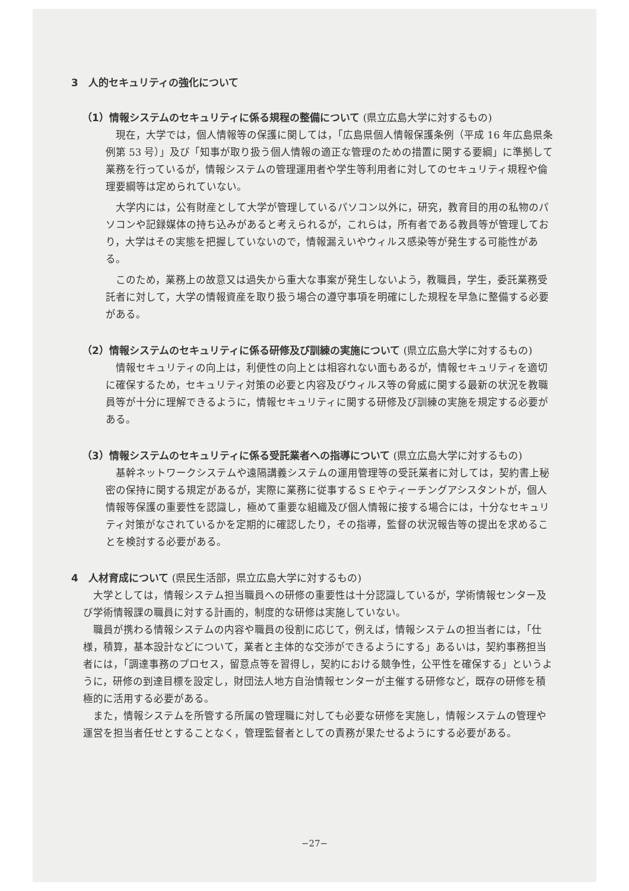3　人的セキュリティの強化について
（1）情報システムのセキュリティに係る規程の整備について (県立広島大学に対するもの)
現在，大学では，個人情報等の保護に関しては，「広島県個人情報保護条例（平成 16 年広島県条例第 53 号）」及び「知事が取り扱う個人情報の適正な管理のための措置に関する要綱」に準拠して業務を行っているが，情報システムの管理運用者や学生等利用者に対してのセキュリティ規程や倫理要綱等は定められていない。
大学内には，公有財産として大学が管理しているパソコン以外に，研究，教育目的用の私物のパソコンや記録媒体の持ち込みがあると考えられるが，これらは，所有者である教員等が管理しており，大学はその実態を把握していないので，情報漏えいやウィルス感染等が発生する可能性がある。
このため，業務上の故意又は過失から重大な事案が発生しないよう，教職員，学生，委託業務受託者に対して，大学の情報資産を取り扱う場合の遵守事項を明確にした規程を早急に整備する必要がある。
（2）情報システムのセキュリティに係る研修及び訓練の実施について (県立広島大学に対するもの)
情報セキュリティの向上は，利便性の向上とは相容れない面もあるが，情報セキュリティを適切に確保するため，セキュリティ対策の必要と内容及びウィルス等の脅威に関する最新の状況を教職員等が十分に理解できるように，情報セキュリティに関する研修及び訓練の実施を規定する必要がある。
（3）情報システムのセキュリティに係る受託業者への指導について (県立広島大学に対するもの)
基幹ネットワークシステムや遠隔講義システムの運用管理等の受託業者に対しては，契約書上秘密の保持に関する規定があるが，実際に業務に従事するＳＥやティーチングアシスタントが，個人情報等保護の重要性を認識し，極めて重要な組織及び個人情報に接する場合には，十分なセキュリティ対策がなされているかを定期的に確認したり，その指導，監督の状況報告等の提出を求めることを検討する必要がある。
4　人材育成について (県民生活部，県立広島大学に対するもの)
大学としては，情報システム担当職員への研修の重要性は十分認識しているが，学術情報センター及び学術情報課の職員に対する計画的，制度的な研修は実施していない。
職員が携わる情報システムの内容や職員の役割に応じて，例えば，情報システムの担当者には，「仕様，積算，基本設計などについて，業者と主体的な交渉ができるようにする」あるいは，契約事務担当者には，「調達事務のプロセス，留意点等を習得し，契約における競争性，公平性を確保する」というように，研修の到達目標を設定し，財団法人地方自治情報センターが主催する研修など，既存の研修を積極的に活用する必要がある。
また，情報システムを所管する所属の管理職に対しても必要な研修を実施し，情報システムの管理や運営を担当者任せとすることなく，管理監督者としての責務が果たせるようにする必要がある。
−27−